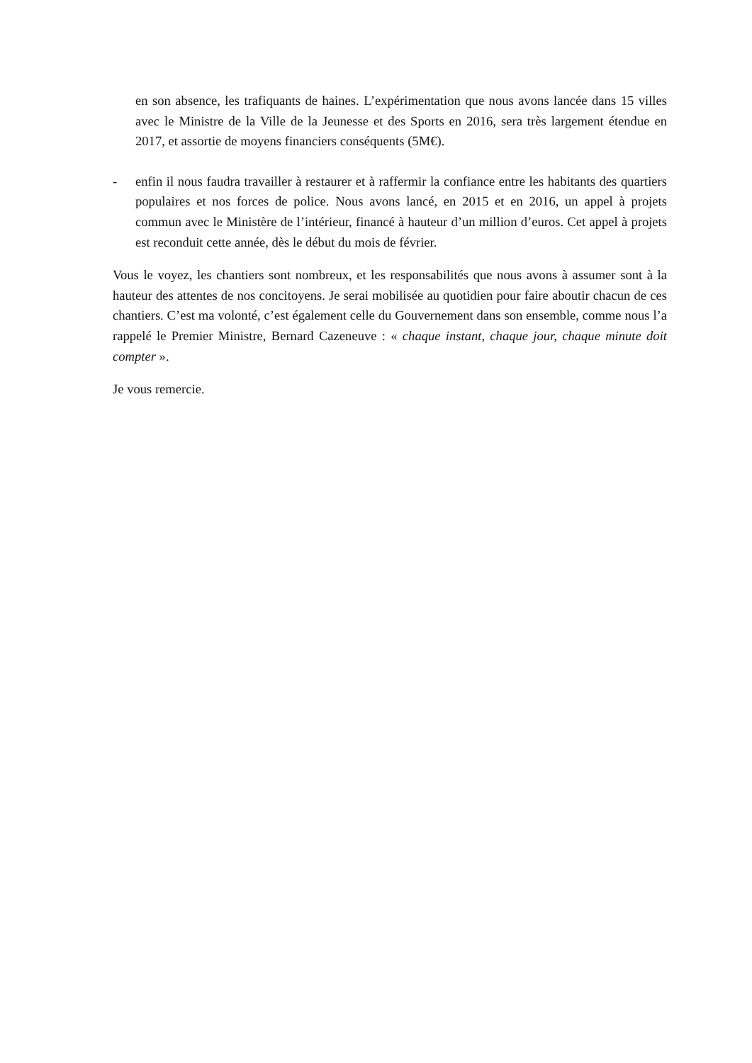en son absence, les trafiquants de haines. L’expérimentation que nous avons lancée dans 15 villes avec le Ministre de la Ville de la Jeunesse et des Sports en 2016, sera très largement étendue en 2017, et assortie de moyens financiers conséquents (5M€).
- enfin il nous faudra travailler à restaurer et à raffermir la confiance entre les habitants des quartiers populaires et nos forces de police. Nous avons lancé, en 2015 et en 2016, un appel à projets commun avec le Ministère de l’intérieur, financé à hauteur d’un million d’euros. Cet appel à projets est reconduit cette année, dès le début du mois de février.
Vous le voyez, les chantiers sont nombreux, et les responsabilités que nous avons à assumer sont à la hauteur des attentes de nos concitoyens. Je serai mobilisée au quotidien pour faire aboutir chacun de ces chantiers. C’est ma volonté, c’est également celle du Gouvernement dans son ensemble, comme nous l’a rappelé le Premier Ministre, Bernard Cazeneuve : « chaque instant, chaque jour, chaque minute doit compter ».
Je vous remercie.